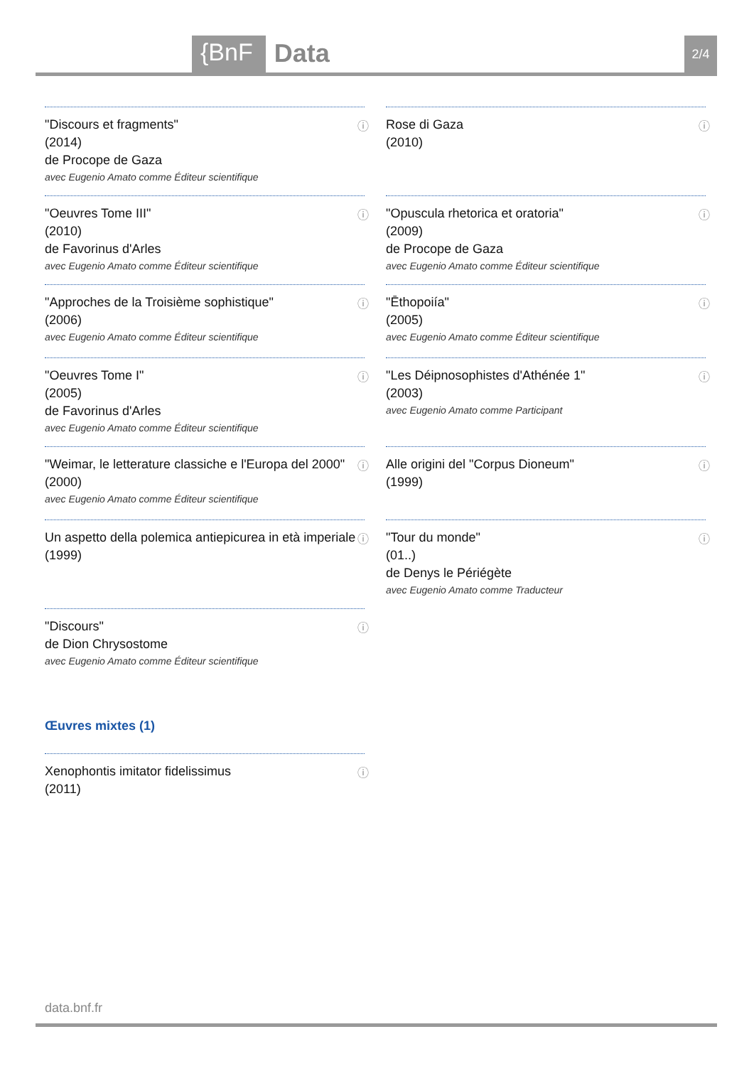{BnF Data 2/4
ⓘ "Discours et fragments"
(2014)
de Procope de Gaza
avec Eugenio Amato comme Éditeur scientifique
ⓘ Rose di Gaza
(2010)
ⓘ "Oeuvres Tome III"
(2010)
de Favorinus d'Arles
avec Eugenio Amato comme Éditeur scientifique
ⓘ "Opuscula rhetorica et oratoria"
(2009)
de Procope de Gaza
avec Eugenio Amato comme Éditeur scientifique
ⓘ "Approches de la Troisième sophistique"
(2006)
avec Eugenio Amato comme Éditeur scientifique
ⓘ "Ēthopoiía"
(2005)
avec Eugenio Amato comme Éditeur scientifique
ⓘ "Oeuvres Tome I"
(2005)
de Favorinus d'Arles
avec Eugenio Amato comme Éditeur scientifique
ⓘ "Les Déipnosophistes d'Athénée 1"
(2003)
avec Eugenio Amato comme Participant
ⓘ "Weimar, le letterature classiche e l'Europa del 2000"
(2000)
avec Eugenio Amato comme Éditeur scientifique
ⓘ Alle origini del "Corpus Dioneum"
(1999)
ⓘ Un aspetto della polemica antiepicurea in età imperiale
(1999)
ⓘ "Tour du monde"
(01..)
de Denys le Périégète
avec Eugenio Amato comme Traducteur
ⓘ "Discours"
de Dion Chrysostome
avec Eugenio Amato comme Éditeur scientifique
Œuvres mixtes (1)
ⓘ Xenophontis imitator fidelissimus
(2011)
data.bnf.fr